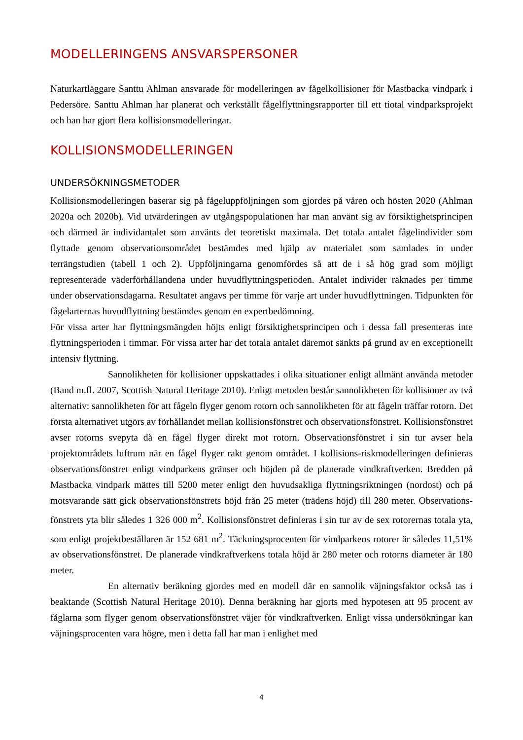MODELLERINGENS ANSVARSPERSONER
Naturkartläggare Santtu Ahlman ansvarade för modelleringen av fågelkollisioner för Mastbacka vindpark i Pedersöre. Santtu Ahlman har planerat och verkställt fågelflyttningsrapporter till ett tiotal vindparksprojekt och han har gjort flera kollisionsmodelleringar.
KOLLISIONSMODELLERINGEN
UNDERSÖKNINGSMETODER
Kollisionsmodelleringen baserar sig på fågeluppföljningen som gjordes på våren och hösten 2020 (Ahlman 2020a och 2020b). Vid utvärderingen av utgångspopulationen har man använt sig av försiktighetsprincipen och därmed är individantalet som använts det teoretiskt maximala. Det totala antalet fågelindivider som flyttade genom observationsområdet bestämdes med hjälp av materialet som samlades in under terrängstudien (tabell 1 och 2). Uppföljningarna genomfördes så att de i så hög grad som möjligt representerade väderförhållandena under huvudflyttningsperioden. Antalet individer räknades per timme under observationsdagarna. Resultatet angavs per timme för varje art under huvudflyttningen. Tidpunkten för fågelarternas huvudflyttning bestämdes genom en expertbedömning.
För vissa arter har flyttningsmängden höjts enligt försiktighetsprincipen och i dessa fall presenteras inte flyttningsperioden i timmar. För vissa arter har det totala antalet däremot sänkts på grund av en exceptionellt intensiv flyttning.
Sannolikheten för kollisioner uppskattades i olika situationer enligt allmänt använda metoder (Band m.fl. 2007, Scottish Natural Heritage 2010). Enligt metoden består sannolikheten för kollisioner av två alternativ: sannolikheten för att fågeln flyger genom rotorn och sannolikheten för att fågeln träffar rotorn. Det första alternativet utgörs av förhållandet mellan kollisionsfönstret och observationsfönstret. Kollisionsfönstret avser rotorns svepyta då en fågel flyger direkt mot rotorn. Observationsfönstret i sin tur avser hela projektområdets luftrum när en fågel flyger rakt genom området. I kollisions-riskmodelleringen definieras observationsfönstret enligt vindparkens gränser och höjden på de planerade vindkraftverken. Bredden på Mastbacka vindpark mättes till 5200 meter enligt den huvudsakliga flyttningsriktningen (nordost) och på motsvarande sätt gick observationsfönstrets höjd från 25 meter (trädens höjd) till 280 meter. Observations-fönstrets yta blir således 1 326 000 m<sup>2</sup>. Kollisionsfönstret definieras i sin tur av de sex rotorernas totala yta, som enligt projektbeställaren är 152 681 m<sup>2</sup>. Täckningsprocenten för vindparkens rotorer är således 11,51% av observationsfönstret. De planerade vindkraftverkens totala höjd är 280 meter och rotorns diameter är 180 meter.
En alternativ beräkning gjordes med en modell där en sannolik väjningsfaktor också tas i beaktande (Scottish Natural Heritage 2010). Denna beräkning har gjorts med hypotesen att 95 procent av fåglarna som flyger genom observationsfönstret väjer för vindkraftverken. Enligt vissa undersökningar kan väjningsprocenten vara högre, men i detta fall har man i enlighet med
4